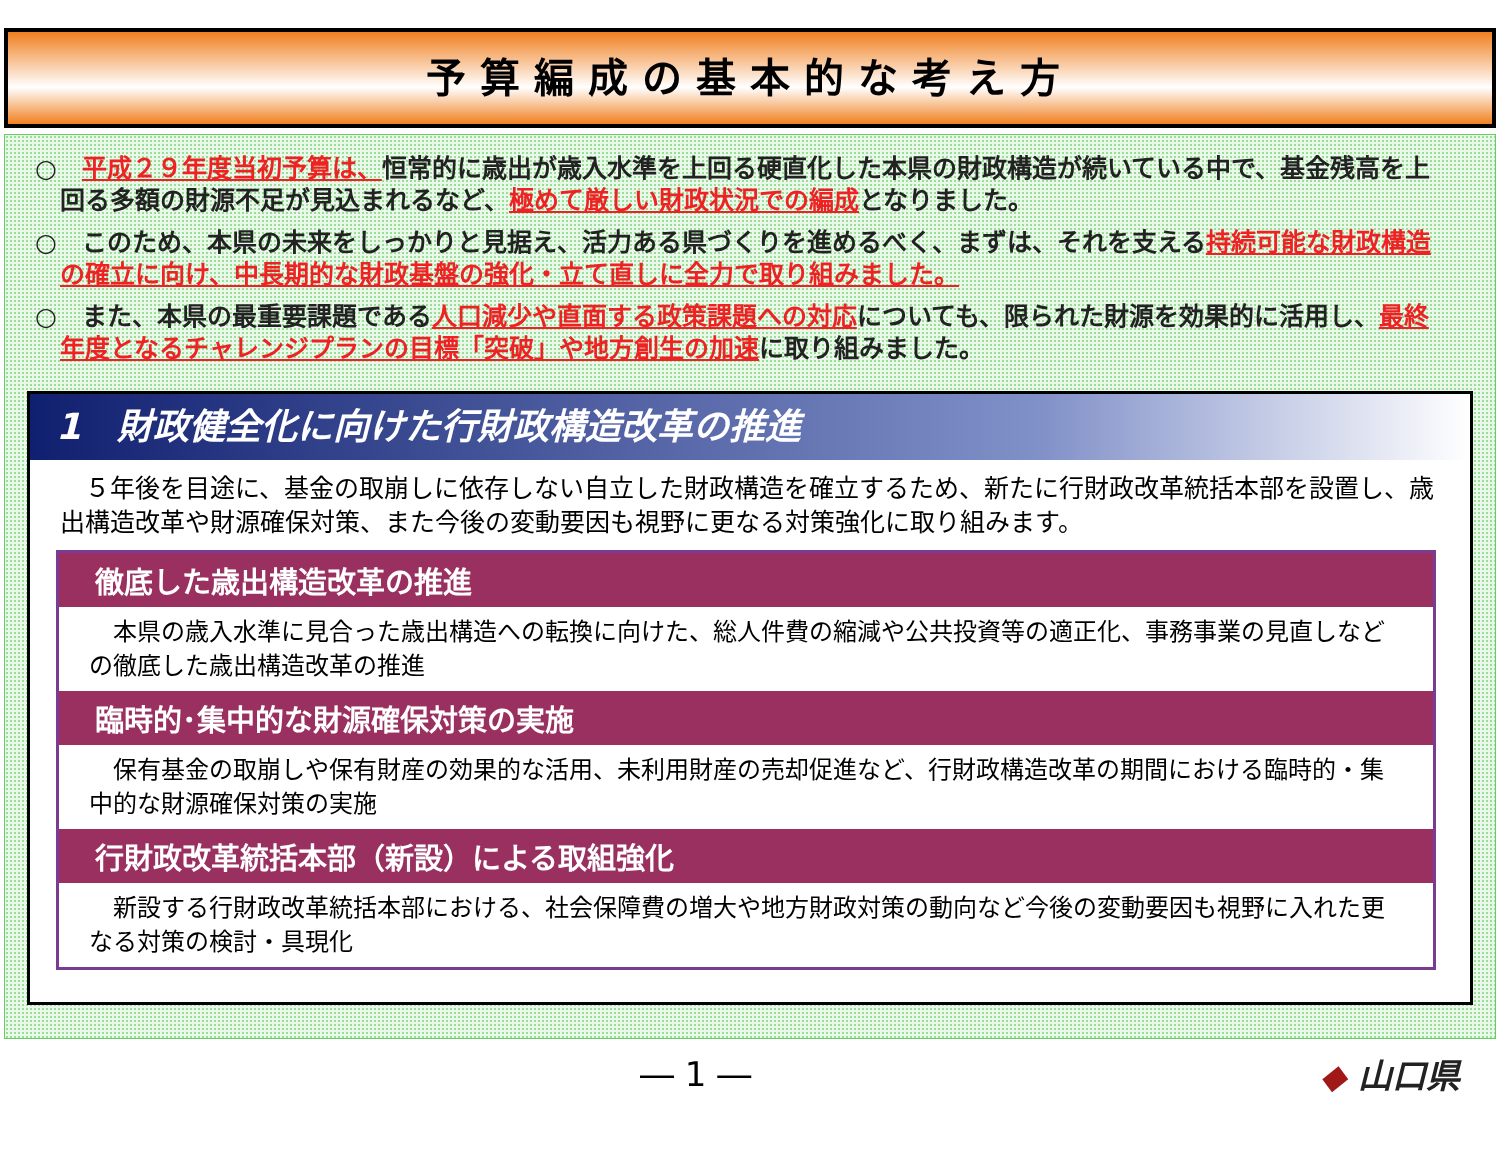予算編成の基本的な考え方
○　平成２９年度当初予算は、恒常的に歳出が歳入水準を上回る硬直化した本県の財政構造が続いている中で、基金残高を上回る多額の財源不足が見込まれるなど、極めて厳しい財政状況での編成となりました。
○　このため、本県の未来をしっかりと見据え、活力ある県づくりを進めるべく、まずは、それを支える持続可能な財政構造の確立に向け、中長期的な財政基盤の強化・立て直しに全力で取り組みました。
○　また、本県の最重要課題である人口減少や直面する政策課題への対応についても、限られた財源を効果的に活用し、最終年度となるチャレンジプランの目標「突破」や地方創生の加速に取り組みました。
1　財政健全化に向けた行財政構造改革の推進
５年後を目途に、基金の取崩しに依存しない自立した財政構造を確立するため、新たに行財政改革統括本部を設置し、歳出構造改革や財源確保対策、また今後の変動要因も視野に更なる対策強化に取り組みます。
徹底した歳出構造改革の推進
本県の歳入水準に見合った歳出構造への転換に向けた、総人件費の縮減や公共投資等の適正化、事務事業の見直しなどの徹底した歳出構造改革の推進
臨時的･集中的な財源確保対策の実施
保有基金の取崩しや保有財産の効果的な活用、未利用財産の売却促進など、行財政構造改革の期間における臨時的・集中的な財源確保対策の実施
行財政改革統括本部（新設）による取組強化
新設する行財政改革統括本部における、社会保障費の増大や地方財政対策の動向など今後の変動要因も視野に入れた更なる対策の検討・具現化
― 1 ― ◆ 山口県